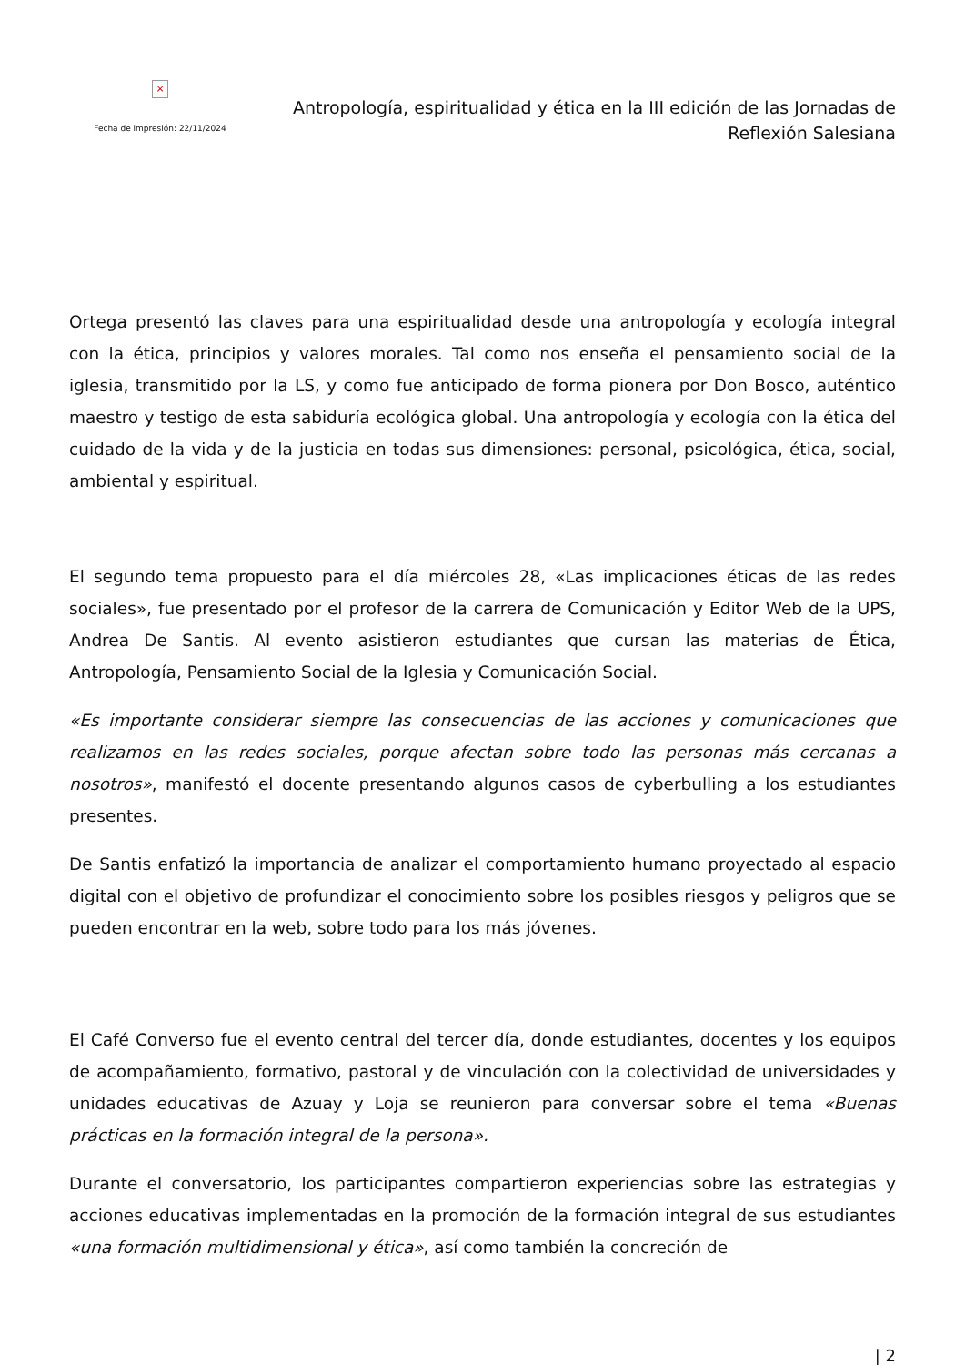×
Fecha de impresión: 22/11/2024
Antropología, espiritualidad y ética en la III edición de las Jornadas de Reflexión Salesiana
Ortega presentó las claves para una espiritualidad desde una antropología y ecología integral con la ética, principios y valores morales. Tal como nos enseña el pensamiento social de la iglesia, transmitido por la LS, y como fue anticipado de forma pionera por Don Bosco, auténtico maestro y testigo de esta sabiduría ecológica global. Una antropología y ecología con la ética del cuidado de la vida y de la justicia en todas sus dimensiones: personal, psicológica, ética, social, ambiental y espiritual.
El segundo tema propuesto para el día miércoles 28, «Las implicaciones éticas de las redes sociales», fue presentado por el profesor de la carrera de Comunicación y Editor Web de la UPS, Andrea De Santis. Al evento asistieron estudiantes que cursan las materias de Ética, Antropología, Pensamiento Social de la Iglesia y Comunicación Social.
«Es importante considerar siempre las consecuencias de las acciones y comunicaciones que realizamos en las redes sociales, porque afectan sobre todo las personas más cercanas a nosotros», manifestó el docente presentando algunos casos de cyberbulling a los estudiantes presentes.
De Santis enfatizó la importancia de analizar el comportamiento humano proyectado al espacio digital con el objetivo de profundizar el conocimiento sobre los posibles riesgos y peligros que se pueden encontrar en la web, sobre todo para los más jóvenes.
El Café Converso fue el evento central del tercer día, donde estudiantes, docentes y los equipos de acompañamiento, formativo, pastoral y de vinculación con la colectividad de universidades y unidades educativas de Azuay y Loja se reunieron para conversar sobre el tema «Buenas prácticas en la formación integral de la persona».
Durante el conversatorio, los participantes compartieron experiencias sobre las estrategias y acciones educativas implementadas en la promoción de la formación integral de sus estudiantes «una formación multidimensional y ética», así como también la concreción de
| 2